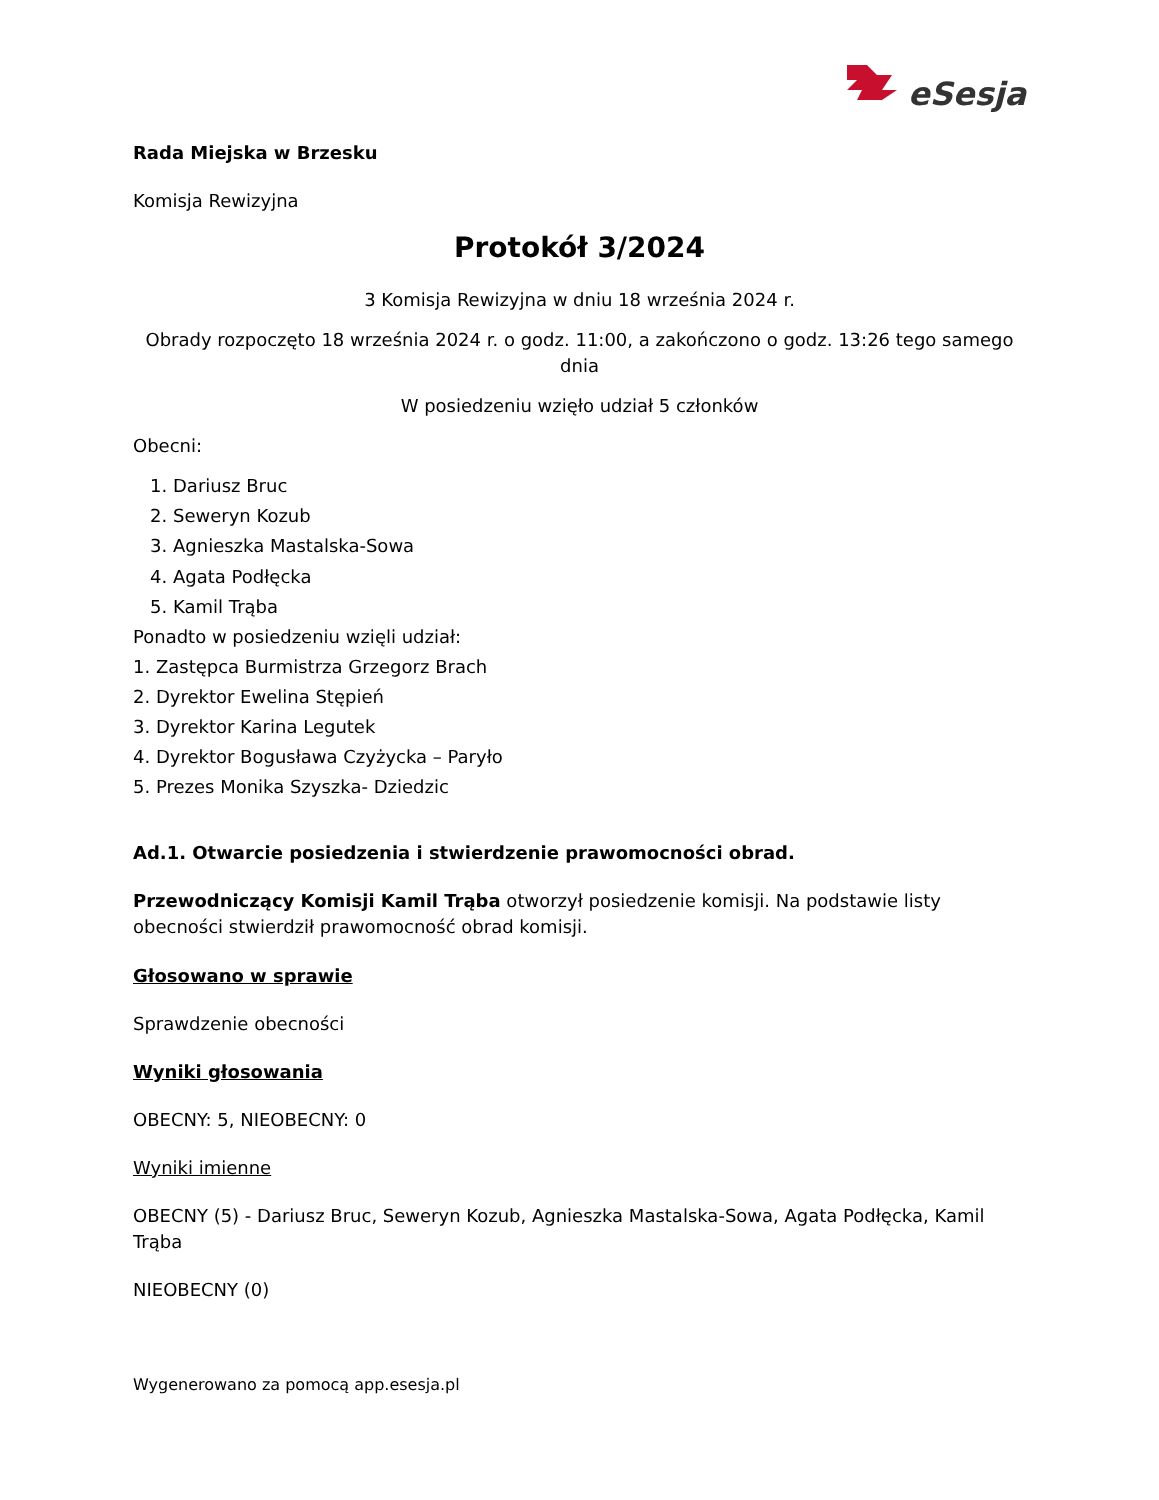eSesja
Rada Miejska w Brzesku
Komisja Rewizyjna
Protokół 3/2024
3 Komisja Rewizyjna w dniu 18 września 2024 r.
Obrady rozpoczęto 18 września 2024 r. o godz. 11:00, a zakończono o godz. 13:26 tego samego dnia
W posiedzeniu wzięło udział 5 członków
Obecni:
1. Dariusz Bruc
2. Seweryn Kozub
3. Agnieszka Mastalska-Sowa
4. Agata Podłęcka
5. Kamil Trąba
Ponadto w posiedzeniu wzięli udział:
1. Zastępca Burmistrza Grzegorz Brach
2. Dyrektor Ewelina Stępień
3. Dyrektor Karina Legutek
4. Dyrektor Bogusława Czyżycka – Paryło
5. Prezes Monika Szyszka- Dziedzic
Ad.1. Otwarcie posiedzenia i stwierdzenie prawomocności obrad.
Przewodniczący Komisji Kamil Trąba otworzył posiedzenie komisji. Na podstawie listy obecności stwierdził prawomocność obrad komisji.
Głosowano w sprawie
Sprawdzenie obecności
Wyniki głosowania
OBECNY: 5, NIEOBECNY: 0
Wyniki imienne
OBECNY (5) - Dariusz Bruc, Seweryn Kozub, Agnieszka Mastalska-Sowa, Agata Podłęcka, Kamil Trąba
NIEOBECNY (0)
Wygenerowano za pomocą app.esesja.pl